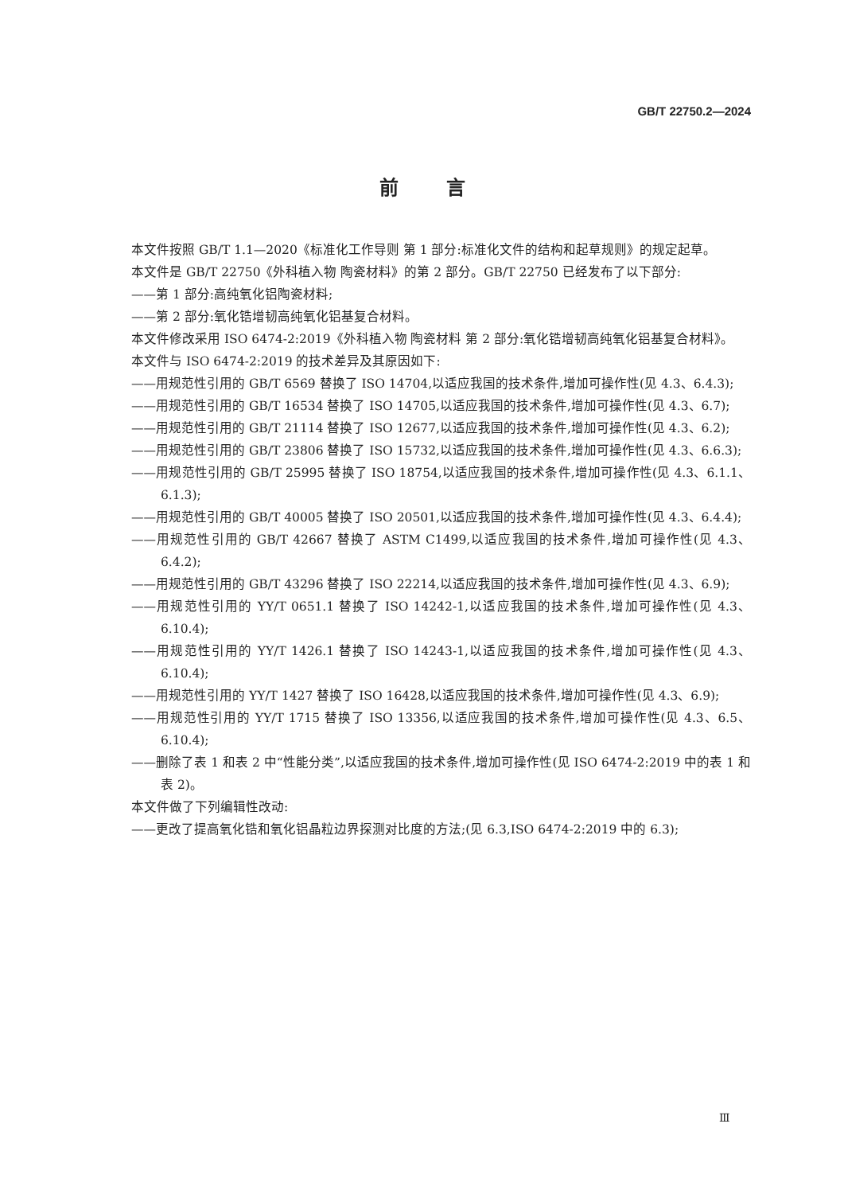GB/T 22750.2—2024
前言
本文件按照 GB/T 1.1—2020《标准化工作导则 第 1 部分:标准化文件的结构和起草规则》的规定起草。
本文件是 GB/T 22750《外科植入物 陶瓷材料》的第 2 部分。GB/T 22750 已经发布了以下部分:
——第 1 部分:高纯氧化铝陶瓷材料;
——第 2 部分:氧化锆增韧高纯氧化铝基复合材料。
本文件修改采用 ISO 6474-2:2019《外科植入物 陶瓷材料 第 2 部分:氧化锆增韧高纯氧化铝基复合材料》。
本文件与 ISO 6474-2:2019 的技术差异及其原因如下:
——用规范性引用的 GB/T 6569 替换了 ISO 14704,以适应我国的技术条件,增加可操作性(见 4.3、6.4.3);
——用规范性引用的 GB/T 16534 替换了 ISO 14705,以适应我国的技术条件,增加可操作性(见 4.3、6.7);
——用规范性引用的 GB/T 21114 替换了 ISO 12677,以适应我国的技术条件,增加可操作性(见 4.3、6.2);
——用规范性引用的 GB/T 23806 替换了 ISO 15732,以适应我国的技术条件,增加可操作性(见 4.3、6.6.3);
——用规范性引用的 GB/T 25995 替换了 ISO 18754,以适应我国的技术条件,增加可操作性(见 4.3、6.1.1、6.1.3);
——用规范性引用的 GB/T 40005 替换了 ISO 20501,以适应我国的技术条件,增加可操作性(见 4.3、6.4.4);
——用规范性引用的 GB/T 42667 替换了 ASTM C1499,以适应我国的技术条件,增加可操作性(见 4.3、6.4.2);
——用规范性引用的 GB/T 43296 替换了 ISO 22214,以适应我国的技术条件,增加可操作性(见 4.3、6.9);
——用规范性引用的 YY/T 0651.1 替换了 ISO 14242-1,以适应我国的技术条件,增加可操作性(见 4.3、6.10.4);
——用规范性引用的 YY/T 1426.1 替换了 ISO 14243-1,以适应我国的技术条件,增加可操作性(见 4.3、6.10.4);
——用规范性引用的 YY/T 1427 替换了 ISO 16428,以适应我国的技术条件,增加可操作性(见 4.3、6.9);
——用规范性引用的 YY/T 1715 替换了 ISO 13356,以适应我国的技术条件,增加可操作性(见 4.3、6.5、6.10.4);
——删除了表 1 和表 2 中“性能分类”,以适应我国的技术条件,增加可操作性(见 ISO 6474-2:2019 中的表 1 和表 2)。
本文件做了下列编辑性改动:
——更改了提高氧化锆和氧化铝晶粒边界探测对比度的方法;(见 6.3,ISO 6474-2:2019 中的 6.3);
Ⅲ